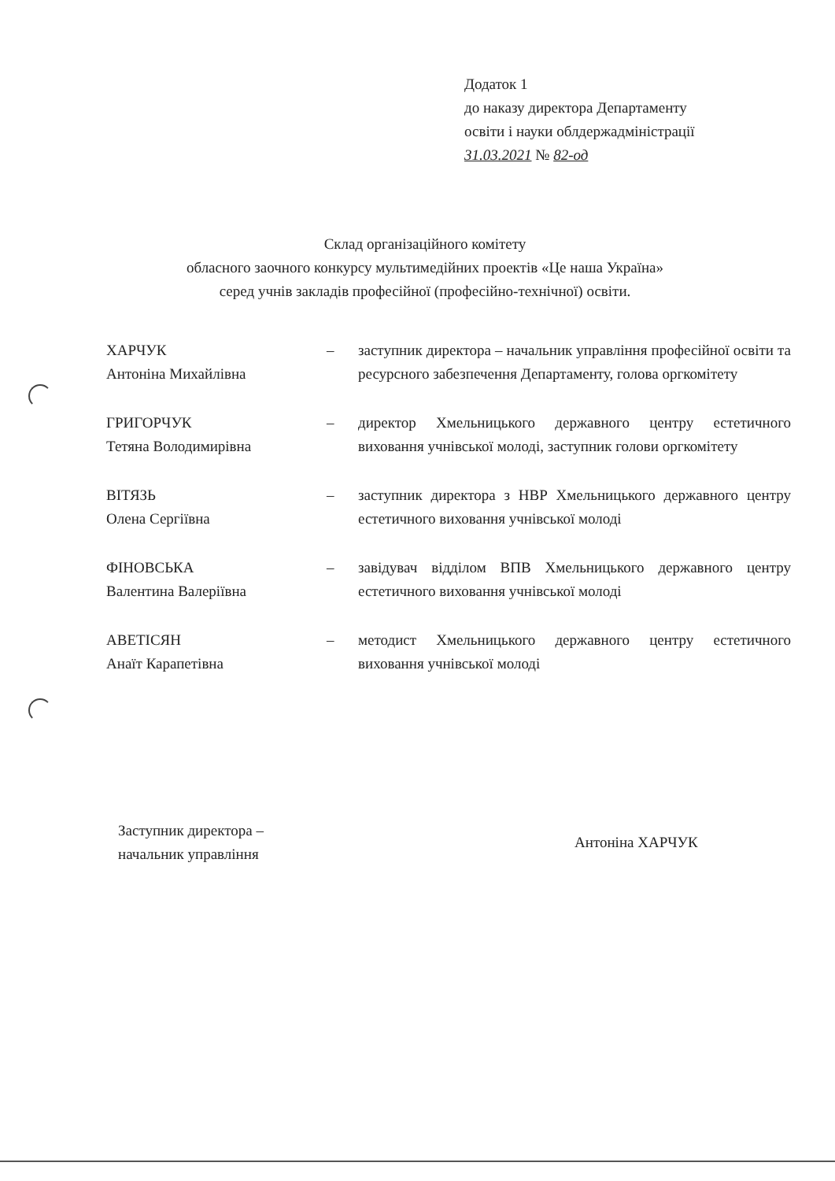Додаток 1
до наказу директора Департаменту
освіти і науки облдержадміністрації
31.03.2021 № 82-од
Склад організаційного комітету
обласного заочного конкурсу мультимедійних проектів «Це наша Україна»
серед учнів закладів професійної (професійно-технічної) освіти.
ХАРЧУК
Антоніна Михайлівна
– заступник директора – начальник управління професійної освіти та ресурсного забезпечення Департаменту, голова оргкомітету
ГРИГОРЧУК
Тетяна Володимирівна
– директор Хмельницького державного центру естетичного виховання учнівської молоді, заступник голови оргкомітету
ВІТЯЗЬ
Олена Сергіївна
– заступник директора з НВР Хмельницького державного центру естетичного виховання учнівської молоді
ФІНОВСЬКА
Валентина Валеріївна
– завідувач відділом ВПВ Хмельницького державного центру естетичного виховання учнівської молоді
АВЕТІСЯН
Анаїт Карапетівна
– методист Хмельницького державного центру естетичного виховання учнівської молоді
Заступник директора –
начальник управління
Антоніна ХАРЧУК